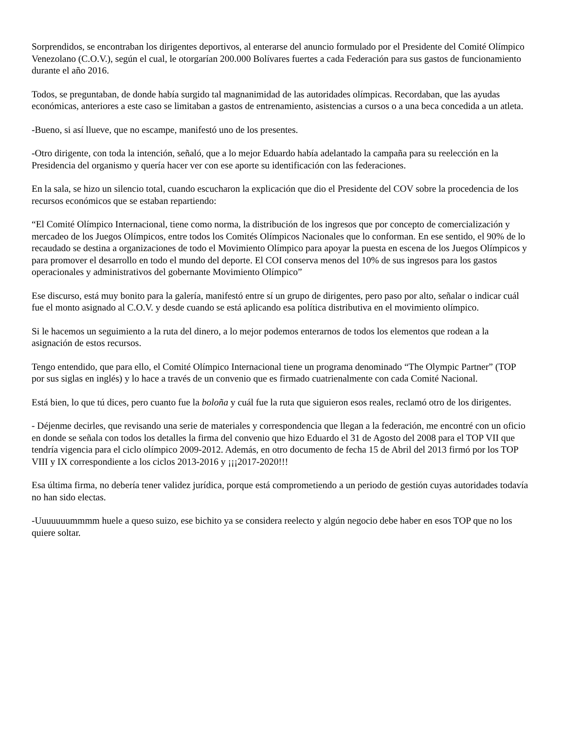Sorprendidos, se encontraban los dirigentes deportivos, al enterarse del anuncio formulado por el Presidente del Comité Olímpico Venezolano (C.O.V.), según el cual, le otorgarían 200.000 Bolívares fuertes a cada Federación para sus gastos de funcionamiento durante el año 2016.
Todos, se preguntaban, de donde había surgido tal magnanimidad de las autoridades olímpicas. Recordaban, que las ayudas económicas, anteriores a este caso se limitaban a gastos de entrenamiento, asistencias a cursos o a una beca concedida a un atleta.
-Bueno, si así llueve, que no escampe, manifestó uno de los presentes.
-Otro dirigente, con toda la intención, señaló, que a lo mejor Eduardo había adelantado la campaña para su reelección en la Presidencia del organismo y quería hacer ver con ese aporte su identificación con las federaciones.
En la sala, se hizo un silencio total, cuando escucharon la explicación que dio el Presidente del COV sobre la procedencia de los recursos económicos que se estaban repartiendo:
“El Comité Olímpico Internacional, tiene como norma, la distribución de los ingresos que por concepto de comercialización y mercadeo de los Juegos Olímpicos, entre todos los Comités Olímpicos Nacionales que lo conforman. En ese sentido, el 90% de lo recaudado se destina a organizaciones de todo el Movimiento Olímpico para apoyar la puesta en escena de los Juegos Olímpicos y para promover el desarrollo en todo el mundo del deporte. El COI conserva menos del 10% de sus ingresos para los gastos operacionales y administrativos del gobernante Movimiento Olímpico”
Ese discurso, está muy bonito para la galería, manifestó entre sí un grupo de dirigentes, pero paso por alto, señalar o indicar cuál fue el monto asignado al C.O.V. y desde cuando se está aplicando esa política distributiva en el movimiento olímpico.
Si le hacemos un seguimiento a la ruta del dinero, a lo mejor podemos enterarnos de todos los elementos que rodean a la asignación de estos recursos.
Tengo entendido, que para ello, el Comité Olímpico Internacional tiene un programa denominado “The Olympic Partner” (TOP por sus siglas en inglés) y lo hace a través de un convenio que es firmado cuatrienalmente con cada Comité Nacional.
Está bien, lo que tú dices, pero cuanto fue la boloña y cuál fue la ruta que siguieron esos reales, reclamó otro de los dirigentes.
- Déjenme decirles, que revisando una serie de materiales y correspondencia que llegan a la federación, me encontré con un oficio en donde se señala con todos los detalles la firma del convenio que hizo Eduardo el 31 de Agosto del 2008 para el TOP VII que tendría vigencia para el ciclo olímpico 2009-2012. Además, en otro documento de fecha 15 de Abril del 2013 firmó por los TOP VIII y IX correspondiente a los ciclos 2013-2016 y ¡¡¡2017-2020!!!
Esa última firma, no debería tener validez jurídica, porque está comprometiendo a un periodo de gestión cuyas autoridades todavía no han sido electas.
-Uuuuuuummmm huele a queso suizo, ese bichito ya se considera reelecto y algún negocio debe haber en esos TOP que no los quiere soltar.